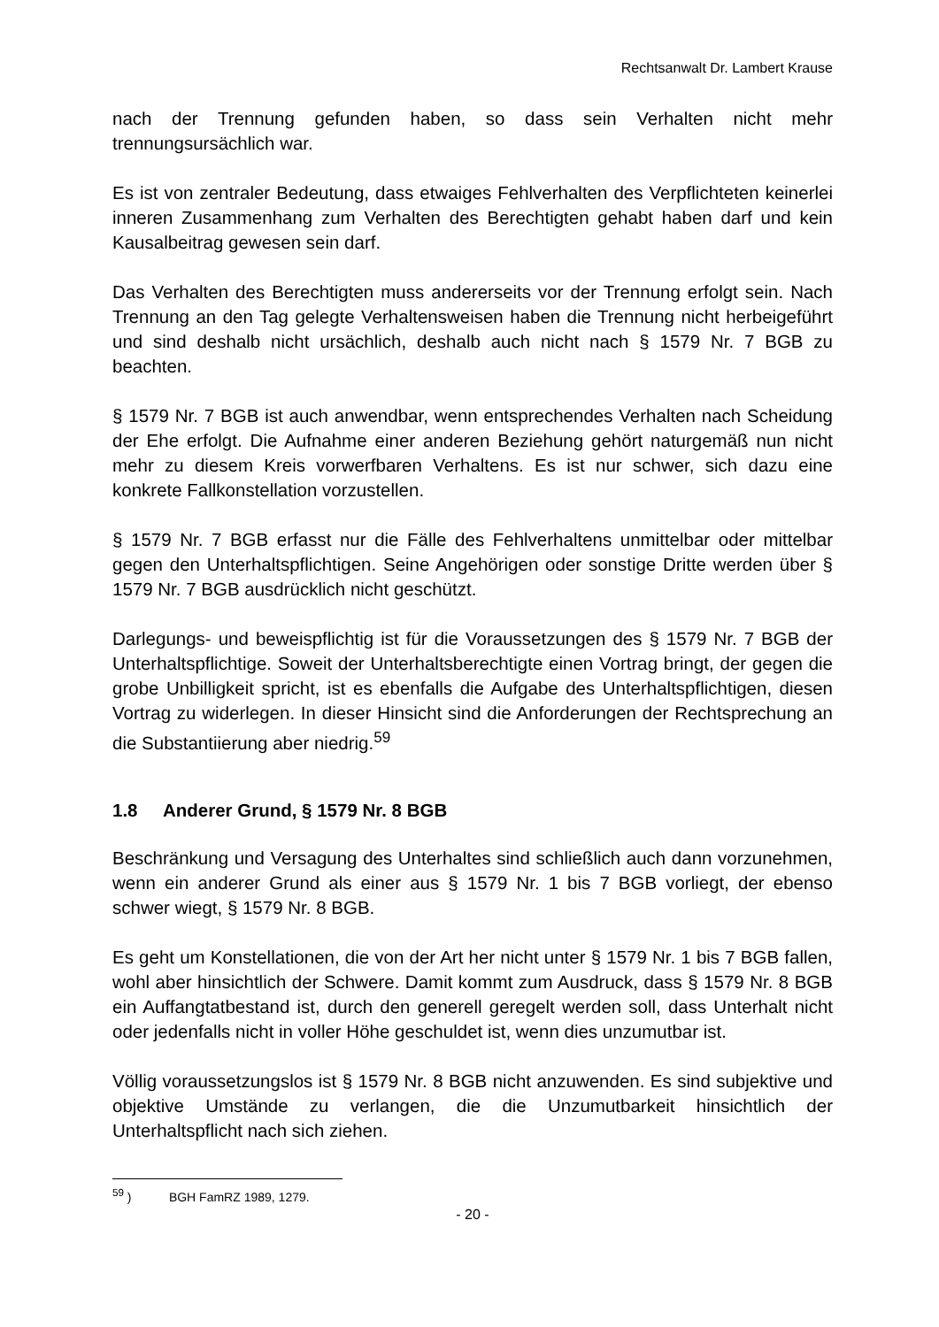Rechtsanwalt Dr. Lambert Krause
nach der Trennung gefunden haben, so dass sein Verhalten nicht mehr trennungsursächlich war.
Es ist von zentraler Bedeutung, dass etwaiges Fehlverhalten des Verpflichteten keinerlei inneren Zusammenhang zum Verhalten des Berechtigten gehabt haben darf und kein Kausalbeitrag gewesen sein darf.
Das Verhalten des Berechtigten muss andererseits vor der Trennung erfolgt sein. Nach Trennung an den Tag gelegte Verhaltensweisen haben die Trennung nicht herbeigeführt und sind deshalb nicht ursächlich, deshalb auch nicht nach § 1579 Nr. 7 BGB zu beachten.
§ 1579 Nr. 7 BGB ist auch anwendbar, wenn entsprechendes Verhalten nach Scheidung der Ehe erfolgt. Die Aufnahme einer anderen Beziehung gehört naturgemäß nun nicht mehr zu diesem Kreis vorwerfbaren Verhaltens. Es ist nur schwer, sich dazu eine konkrete Fallkonstellation vorzustellen.
§ 1579 Nr. 7 BGB erfasst nur die Fälle des Fehlverhaltens unmittelbar oder mittelbar gegen den Unterhaltspflichtigen. Seine Angehörigen oder sonstige Dritte werden über § 1579 Nr. 7 BGB ausdrücklich nicht geschützt.
Darlegungs- und beweispflichtig ist für die Voraussetzungen des § 1579 Nr. 7 BGB der Unterhaltspflichtige. Soweit der Unterhaltsberechtigte einen Vortrag bringt, der gegen die grobe Unbilligkeit spricht, ist es ebenfalls die Aufgabe des Unterhaltspflichtigen, diesen Vortrag zu widerlegen. In dieser Hinsicht sind die Anforderungen der Rechtsprechung an die Substantiierung aber niedrig.<sup>59</sup>
1.8 Anderer Grund, § 1579 Nr. 8 BGB
Beschränkung und Versagung des Unterhaltes sind schließlich auch dann vorzunehmen, wenn ein anderer Grund als einer aus § 1579 Nr. 1 bis 7 BGB vorliegt, der ebenso schwer wiegt, § 1579 Nr. 8 BGB.
Es geht um Konstellationen, die von der Art her nicht unter § 1579 Nr. 1 bis 7 BGB fallen, wohl aber hinsichtlich der Schwere. Damit kommt zum Ausdruck, dass § 1579 Nr. 8 BGB ein Auffangtatbestand ist, durch den generell geregelt werden soll, dass Unterhalt nicht oder jedenfalls nicht in voller Höhe geschuldet ist, wenn dies unzumutbar ist.
Völlig voraussetzungslos ist § 1579 Nr. 8 BGB nicht anzuwenden. Es sind subjektive und objektive Umstände zu verlangen, die die Unzumutbarkeit hinsichtlich der Unterhaltspflicht nach sich ziehen.
<sup>59</sup> ) BGH FamRZ 1989, 1279.
- 20 -